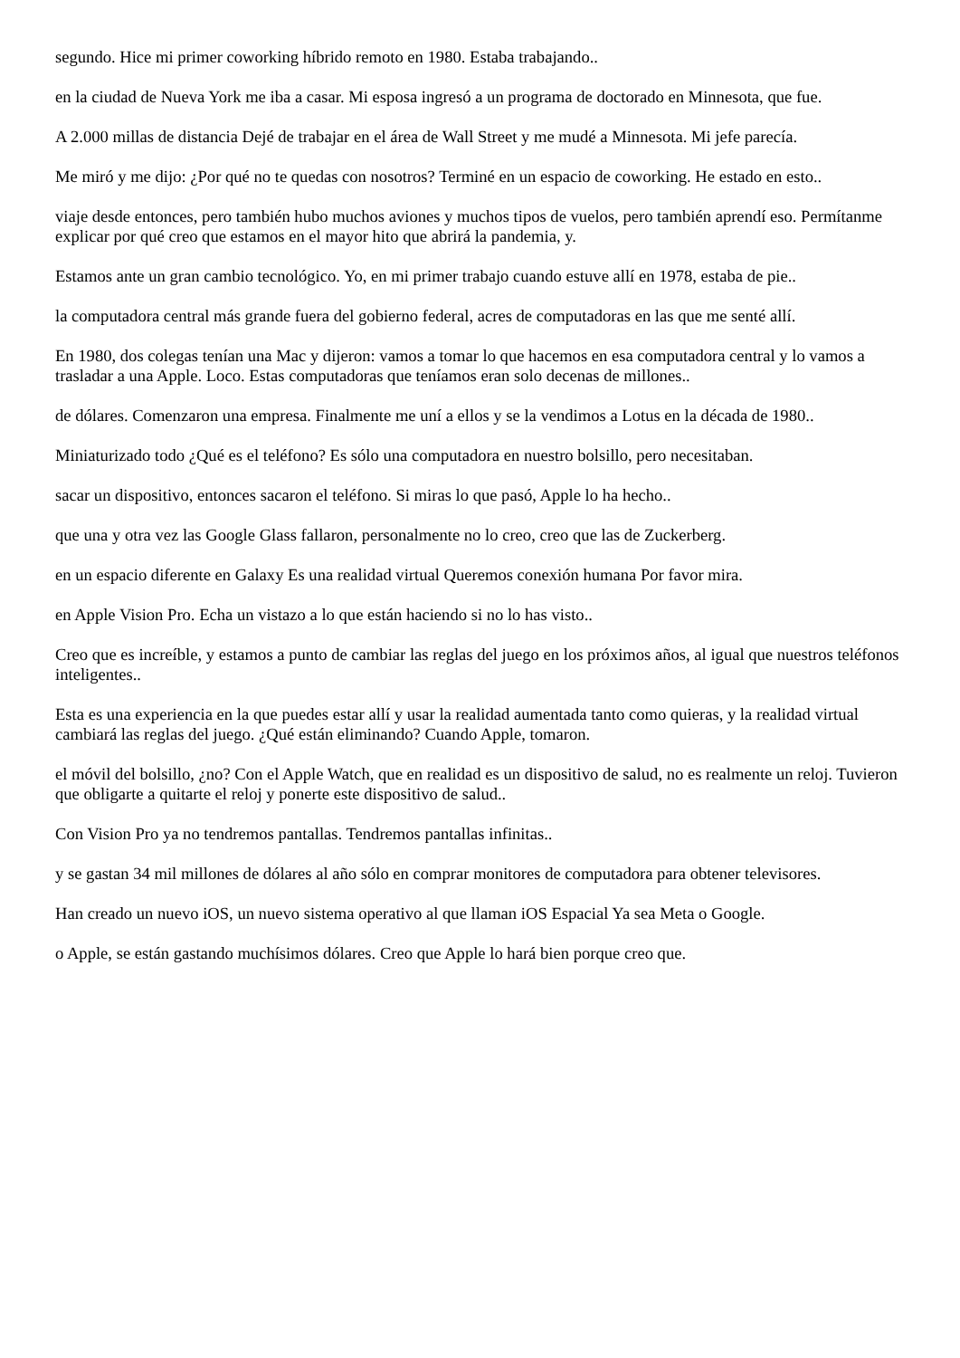segundo. Hice mi primer coworking híbrido remoto en 1980. Estaba trabajando..
en la ciudad de Nueva York me iba a casar. Mi esposa ingresó a un programa de doctorado en Minnesota, que fue.
A 2.000 millas de distancia Dejé de trabajar en el área de Wall Street y me mudé a Minnesota. Mi jefe parecía.
Me miró y me dijo: ¿Por qué no te quedas con nosotros? Terminé en un espacio de coworking. He estado en esto..
viaje desde entonces, pero también hubo muchos aviones y muchos tipos de vuelos, pero también aprendí eso. Permítanme explicar por qué creo que estamos en el mayor hito que abrirá la pandemia, y.
Estamos ante un gran cambio tecnológico. Yo, en mi primer trabajo cuando estuve allí en 1978, estaba de pie..
la computadora central más grande fuera del gobierno federal, acres de computadoras en las que me senté allí.
En 1980, dos colegas tenían una Mac y dijeron: vamos a tomar lo que hacemos en esa computadora central y lo vamos a trasladar a una Apple. Loco. Estas computadoras que teníamos eran solo decenas de millones..
de dólares. Comenzaron una empresa. Finalmente me uní a ellos y se la vendimos a Lotus en la década de 1980..
Miniaturizado todo ¿Qué es el teléfono? Es sólo una computadora en nuestro bolsillo, pero necesitaban.
sacar un dispositivo, entonces sacaron el teléfono. Si miras lo que pasó, Apple lo ha hecho..
que una y otra vez las Google Glass fallaron, personalmente no lo creo, creo que las de Zuckerberg.
en un espacio diferente en Galaxy Es una realidad virtual Queremos conexión humana Por favor mira.
en Apple Vision Pro. Echa un vistazo a lo que están haciendo si no lo has visto..
Creo que es increíble, y estamos a punto de cambiar las reglas del juego en los próximos años, al igual que nuestros teléfonos inteligentes..
Esta es una experiencia en la que puedes estar allí y usar la realidad aumentada tanto como quieras, y la realidad virtual cambiará las reglas del juego. ¿Qué están eliminando? Cuando Apple, tomaron.
el móvil del bolsillo, ¿no? Con el Apple Watch, que en realidad es un dispositivo de salud, no es realmente un reloj. Tuvieron que obligarte a quitarte el reloj y ponerte este dispositivo de salud..
Con Vision Pro ya no tendremos pantallas. Tendremos pantallas infinitas..
y se gastan 34 mil millones de dólares al año sólo en comprar monitores de computadora para obtener televisores.
Han creado un nuevo iOS, un nuevo sistema operativo al que llaman iOS Espacial Ya sea Meta o Google.
o Apple, se están gastando muchísimos dólares. Creo que Apple lo hará bien porque creo que.